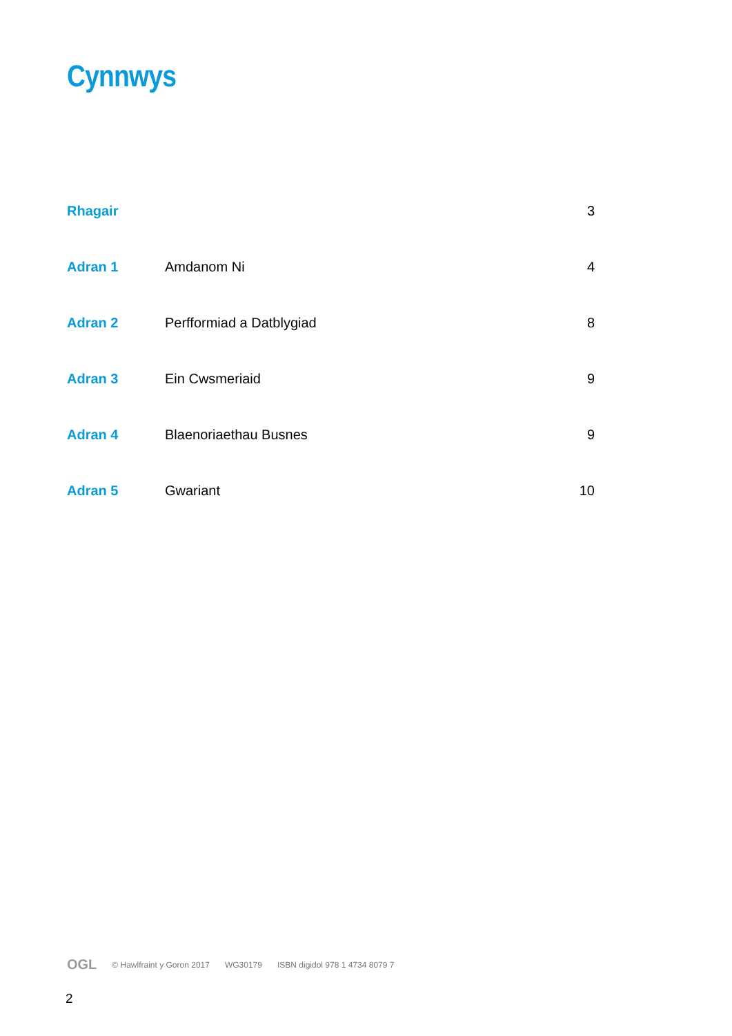Cynnwys
| Rhagair | | 3 |
| Adran 1 | Amdanom Ni | 4 |
| Adran 2 | Perfformiad a Datblygiad | 8 |
| Adran 3 | Ein Cwsmeriaid | 9 |
| Adran 4 | Blaenoriaethau Busnes | 9 |
| Adran 5 | Gwariant | 10 |
OGL © Hawlfraint y Goron 2017 WG30179 ISBN digidol 978 1 4734 8079 7
2